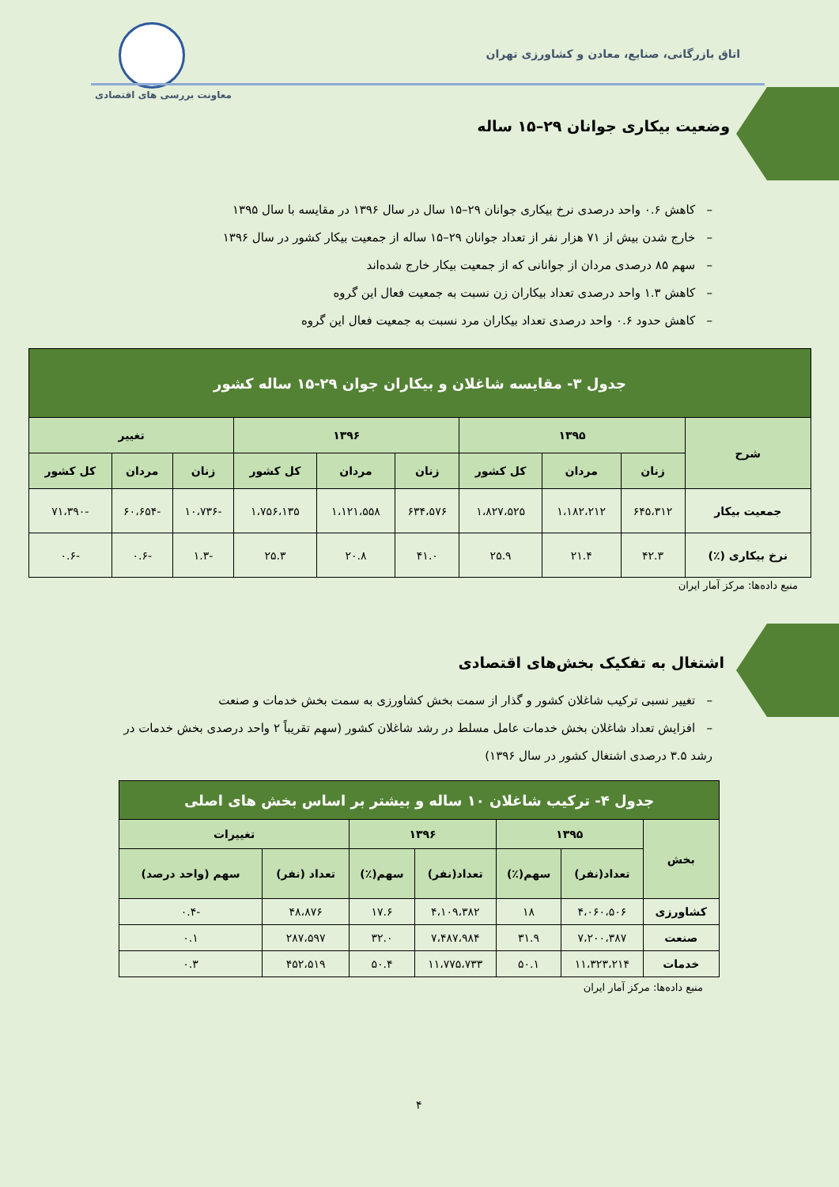اتاق بازرگانی، صنایع، معادن و کشاورزی تهران
معاونت بررسی های اقتصادی
وضعیت بیکاری جوانان ۲۹–۱۵ ساله
– کاهش ۰.۶ واحد درصدی نرخ بیکاری جوانان ۲۹–۱۵ سال در سال ۱۳۹۶ در مقایسه با سال ۱۳۹۵
– خارج شدن بیش از ۷۱ هزار نفر از تعداد جوانان ۲۹–۱۵ ساله از جمعیت بیکار کشور در سال ۱۳۹۶
– سهم ۸۵ درصدی مردان از جوانانی که از جمعیت بیکار خارج شده‌اند
– کاهش ۱.۳ واحد درصدی تعداد بیکاران زن نسبت به جمعیت فعال این گروه
– کاهش حدود ۰.۶ واحد درصدی تعداد بیکاران مرد نسبت به جمعیت فعال این گروه
| جدول ۳- مقایسه شاغلان و بیکاران جوان ۲۹-۱۵ ساله کشور | | | | | | | | | |
| --- | --- | --- | --- | --- | --- | --- | --- | --- | --- |
| شرح | ۱۳۹۵ | | | ۱۳۹۶ | | | تغییر | | |
| | زنان | مردان | کل کشور | زنان | مردان | کل کشور | زنان | مردان | کل کشور |
| جمعیت بیکار | ۶۴۵،۳۱۲ | ۱،۱۸۲،۲۱۲ | ۱،۸۲۷،۵۲۵ | ۶۳۴،۵۷۶ | ۱،۱۲۱،۵۵۸ | ۱،۷۵۶،۱۳۵ | -۱۰،۷۳۶ | -۶۰،۶۵۴ | -۷۱،۳۹۰ |
| نرخ بیکاری (٪) | ۴۲.۳ | ۲۱.۴ | ۲۵.۹ | ۴۱.۰ | ۲۰.۸ | ۲۵.۳ | -۱.۳ | -۰.۶ | -۰.۶ |
منبع داده‌ها: مرکز آمار ایران
اشتغال به تفکیک بخش‌های اقتصادی
– تغییر نسبی ترکیب شاغلان کشور و گذار از سمت بخش کشاورزی به سمت بخش خدمات و صنعت
– افزایش تعداد شاغلان بخش خدمات عامل مسلط در رشد شاغلان کشور (سهم تقریباً ۲ واحد درصدی بخش خدمات در رشد ۳.۵ درصدی اشتغال کشور در سال ۱۳۹۶)
| جدول ۴- ترکیب شاغلان ۱۰ ساله و بیشتر بر اساس بخش های اصلی | | | | | | |
| --- | --- | --- | --- | --- | --- | --- |
| بخش | ۱۳۹۵ | | ۱۳۹۶ | | تغییرات | |
| | تعداد(نفر) | سهم(٪) | تعداد(نفر) | سهم(٪) | تعداد (نفر) | سهم (واحد درصد) |
| کشاورزی | ۴،۰۶۰،۵۰۶ | ۱۸ | ۴،۱۰۹،۳۸۲ | ۱۷.۶ | ۴۸،۸۷۶ | -۰.۴ |
| صنعت | ۷،۲۰۰،۳۸۷ | ۳۱.۹ | ۷،۴۸۷،۹۸۴ | ۳۲.۰ | ۲۸۷،۵۹۷ | ۰.۱ |
| خدمات | ۱۱،۳۲۳،۲۱۴ | ۵۰.۱ | ۱۱،۷۷۵،۷۳۳ | ۵۰.۴ | ۴۵۲،۵۱۹ | ۰.۳ |
منبع داده‌ها: مرکز آمار ایران
۴